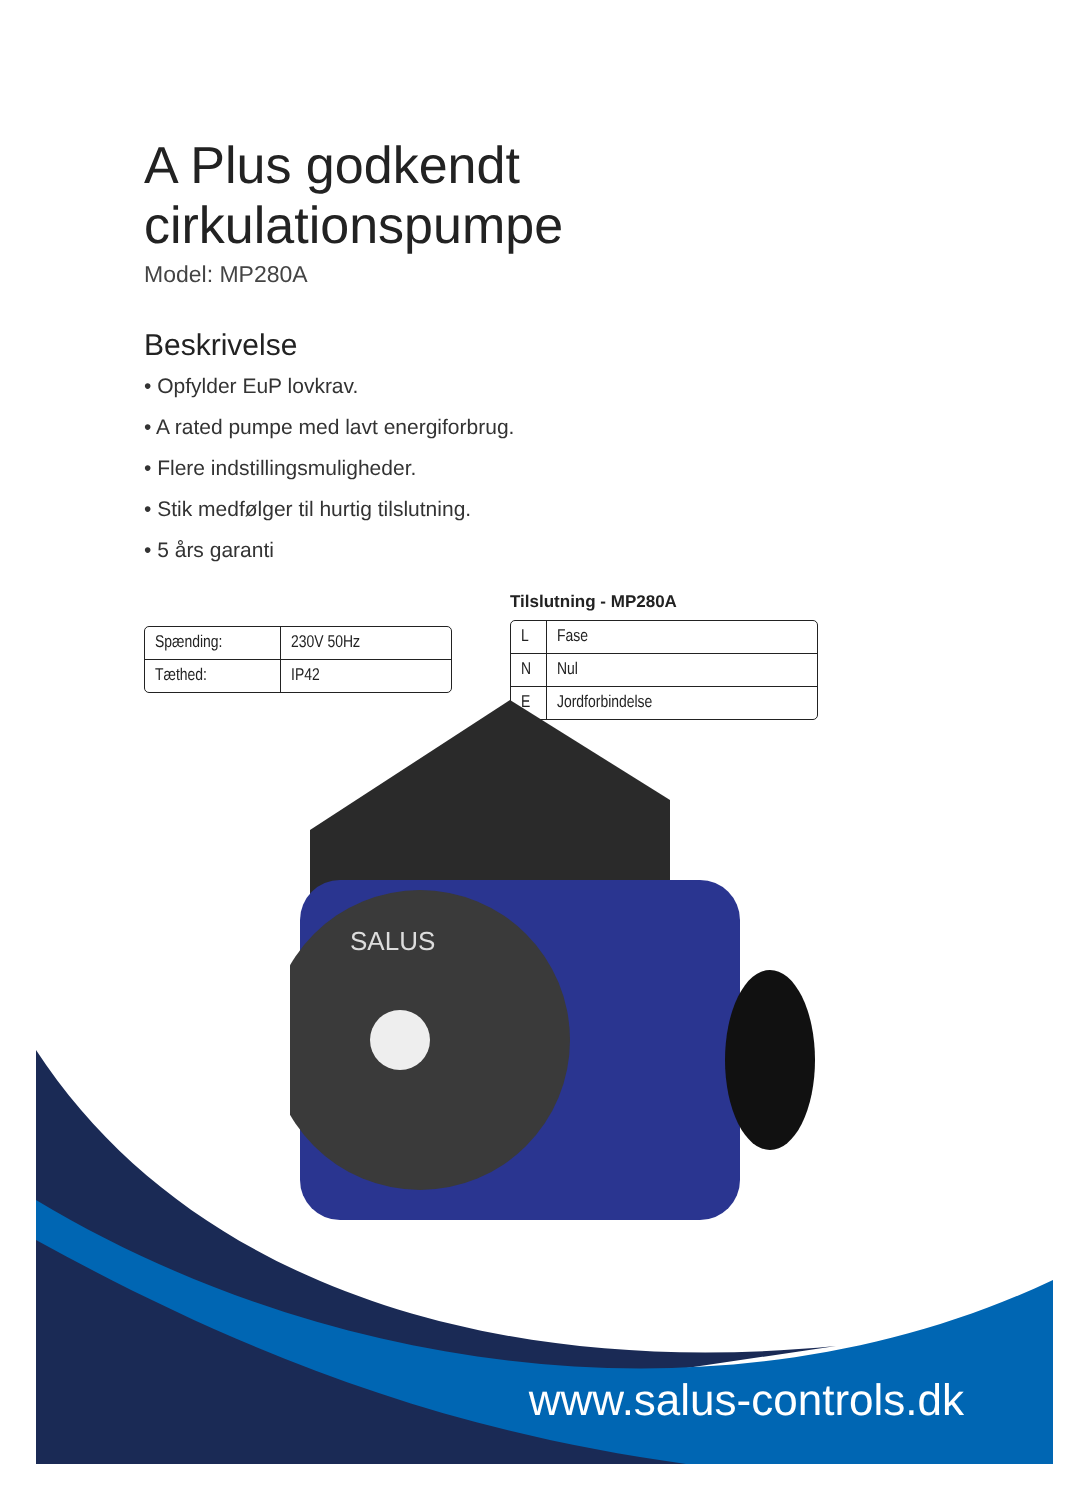A Plus godkendt cirkulationspumpe
Model: MP280A
Beskrivelse
• Opfylder EuP lovkrav.
• A rated pumpe med lavt energiforbrug.
• Flere indstillingsmuligheder.
• Stik medfølger til hurtig tilslutning.
• 5 års garanti
| Spænding: | 230V 50Hz |
| Tæthed: | IP42 |
Tilslutning - MP280A
| L | Fase |
| N | Nul |
| E | Jordforbindelse |
SALUS
www.salus-controls.dk